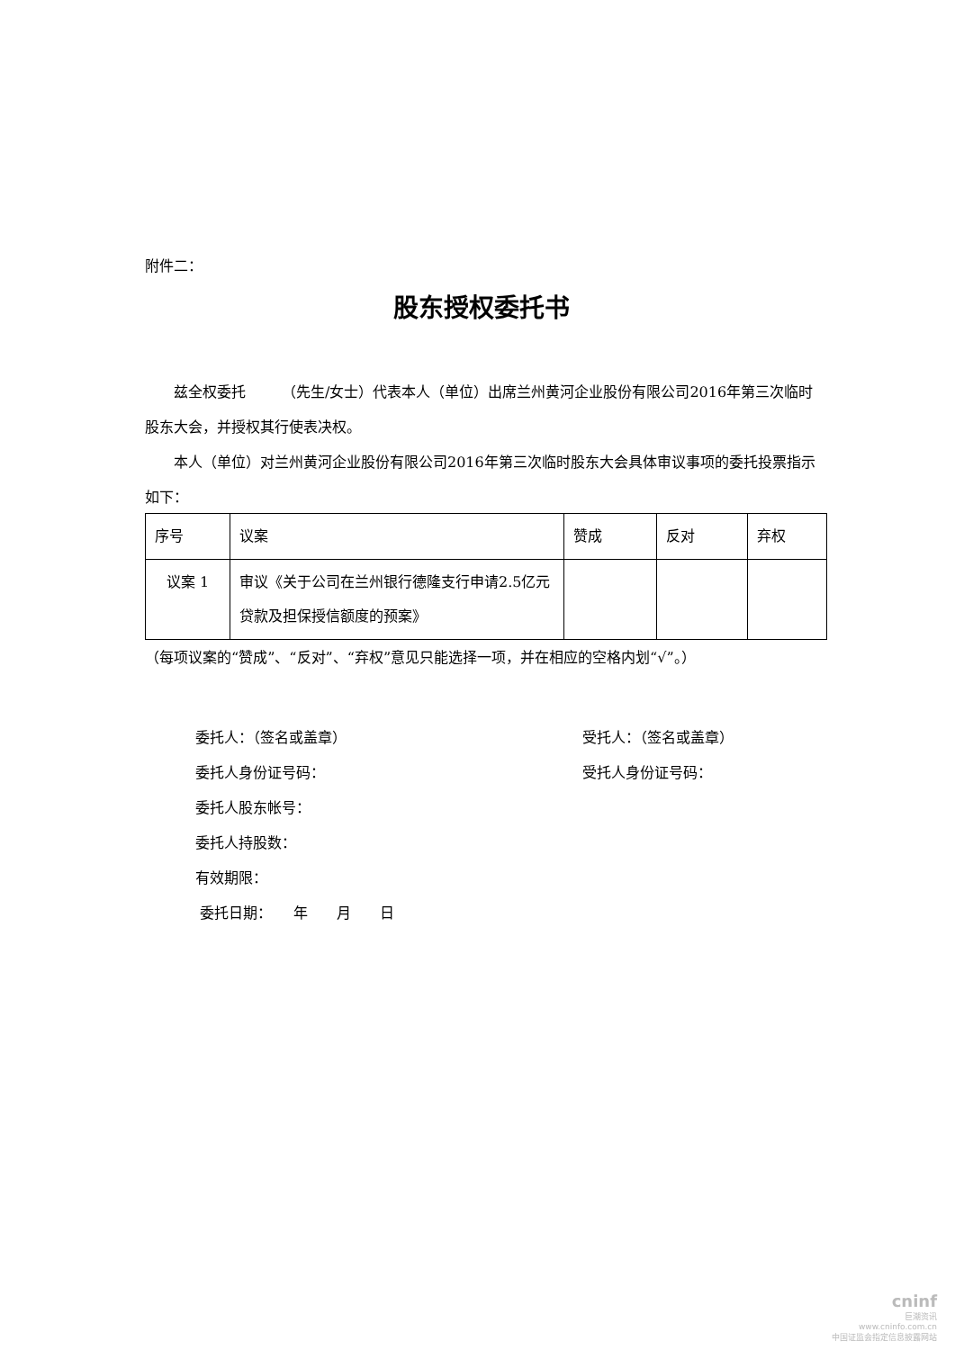附件二：
股东授权委托书
兹全权委托　　　（先生/女士）代表本人（单位）出席兰州黄河企业股份有限公司2016年第三次临时股东大会，并授权其行使表决权。
本人（单位）对兰州黄河企业股份有限公司2016年第三次临时股东大会具体审议事项的委托投票指示如下：
| 序号 | 议案 | 赞成 | 反对 | 弃权 |
| 议案 1 | 审议《关于公司在兰州银行德隆支行申请2.5亿元贷款及担保授信额度的预案》 | | | |
（每项议案的“赞成”、“反对”、“弃权”意见只能选择一项，并在相应的空格内划“√”。）
委托人：（签名或盖章） 受托人：（签名或盖章）
委托人身份证号码： 受托人身份证号码：
委托人股东帐号：
委托人持股数：
有效期限：
委托日期：　　年　　月　　日
cninf
巨潮资讯
www.cninfo.com.cn
中国证监会指定信息披露网站